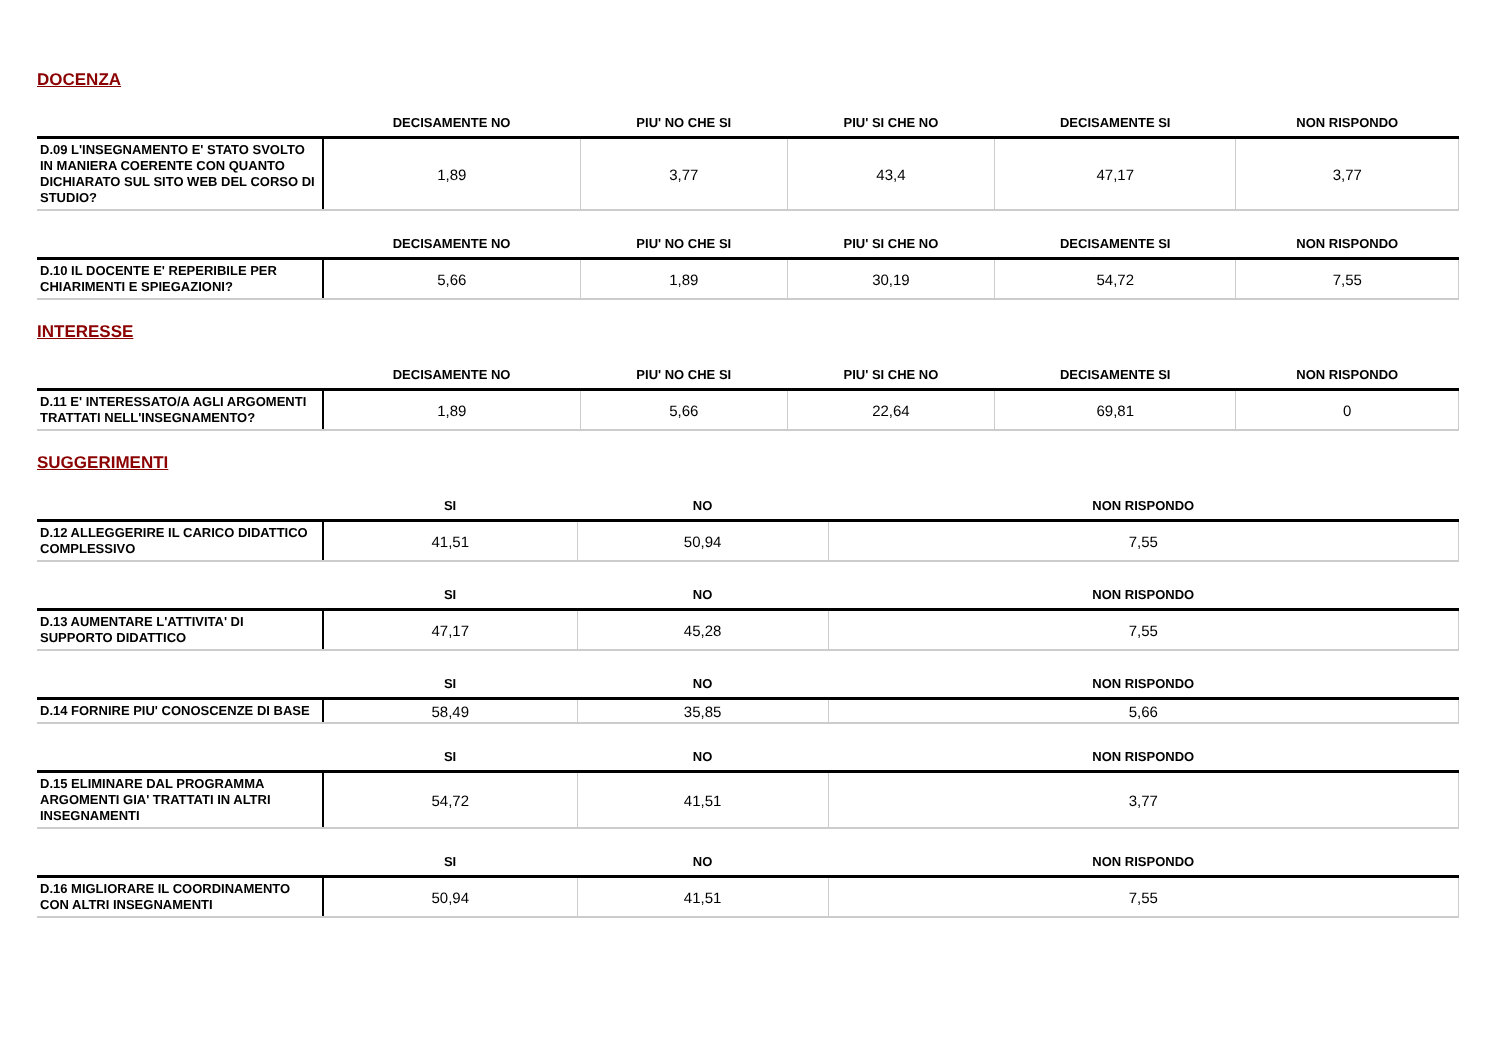DOCENZA
| | DECISAMENTE NO | PIU' NO CHE SI | PIU' SI CHE NO | DECISAMENTE SI | NON RISPONDO |
| --- | --- | --- | --- | --- | --- |
| D.09 L'INSEGNAMENTO E' STATO SVOLTO IN MANIERA COERENTE CON QUANTO DICHIARATO SUL SITO WEB DEL CORSO DI STUDIO? | 1,89 | 3,77 | 43,4 | 47,17 | 3,77 |
| | DECISAMENTE NO | PIU' NO CHE SI | PIU' SI CHE NO | DECISAMENTE SI | NON RISPONDO |
| --- | --- | --- | --- | --- | --- |
| D.10 IL DOCENTE E' REPERIBILE PER CHIARIMENTI E SPIEGAZIONI? | 5,66 | 1,89 | 30,19 | 54,72 | 7,55 |
INTERESSE
| | DECISAMENTE NO | PIU' NO CHE SI | PIU' SI CHE NO | DECISAMENTE SI | NON RISPONDO |
| --- | --- | --- | --- | --- | --- |
| D.11 E' INTERESSATO/A AGLI ARGOMENTI TRATTATI NELL'INSEGNAMENTO? | 1,89 | 5,66 | 22,64 | 69,81 | 0 |
SUGGERIMENTI
| | SI | NO | NON RISPONDO |
| --- | --- | --- | --- |
| D.12 ALLEGGERIRE IL CARICO DIDATTICO COMPLESSIVO | 41,51 | 50,94 | 7,55 |
| | SI | NO | NON RISPONDO |
| --- | --- | --- | --- |
| D.13 AUMENTARE L'ATTIVITA' DI SUPPORTO DIDATTICO | 47,17 | 45,28 | 7,55 |
| | SI | NO | NON RISPONDO |
| --- | --- | --- | --- |
| D.14 FORNIRE PIU' CONOSCENZE DI BASE | 58,49 | 35,85 | 5,66 |
| | SI | NO | NON RISPONDO |
| --- | --- | --- | --- |
| D.15 ELIMINARE DAL PROGRAMMA ARGOMENTI GIA' TRATTATI IN ALTRI INSEGNAMENTI | 54,72 | 41,51 | 3,77 |
| | SI | NO | NON RISPONDO |
| --- | --- | --- | --- |
| D.16 MIGLIORARE IL COORDINAMENTO CON ALTRI INSEGNAMENTI | 50,94 | 41,51 | 7,55 |